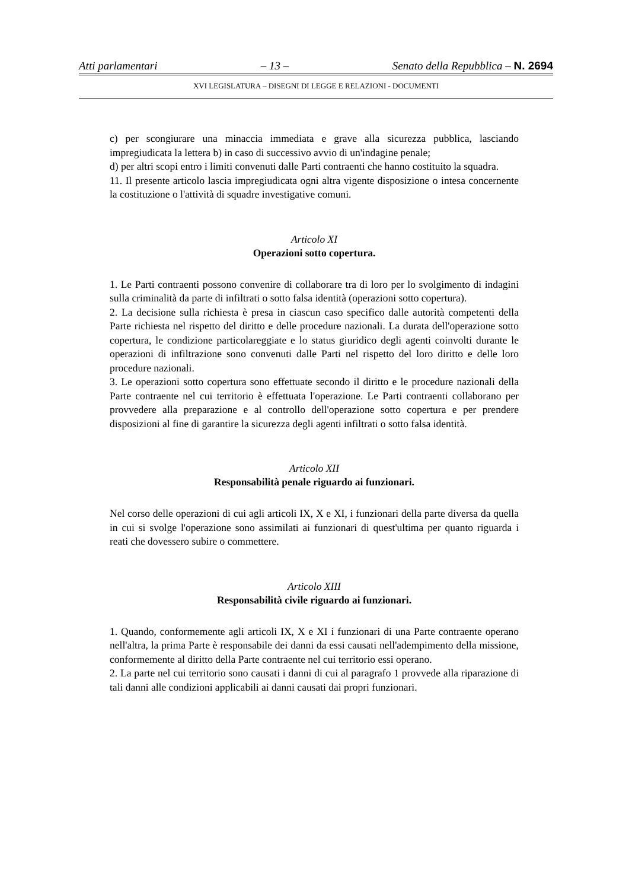Atti parlamentari – 13 – Senato della Repubblica – N. 2694
XVI LEGISLATURA – DISEGNI DI LEGGE E RELAZIONI - DOCUMENTI
c) per scongiurare una minaccia immediata e grave alla sicurezza pubblica, lasciando impregiudicata la lettera b) in caso di successivo avvio di un'indagine penale;
d) per altri scopi entro i limiti convenuti dalle Parti contraenti che hanno costituito la squadra.
11. Il presente articolo lascia impregiudicata ogni altra vigente disposizione o intesa concernente la costituzione o l'attività di squadre investigative comuni.
Articolo XI
Operazioni sotto copertura.
1. Le Parti contraenti possono convenire di collaborare tra di loro per lo svolgimento di indagini sulla criminalità da parte di infiltrati o sotto falsa identità (operazioni sotto copertura).
2. La decisione sulla richiesta è presa in ciascun caso specifico dalle autorità competenti della Parte richiesta nel rispetto del diritto e delle procedure nazionali. La durata dell'operazione sotto copertura, le condizione particolareggiate e lo status giuridico degli agenti coinvolti durante le operazioni di infiltrazione sono convenuti dalle Parti nel rispetto del loro diritto e delle loro procedure nazionali.
3. Le operazioni sotto copertura sono effettuate secondo il diritto e le procedure nazionali della Parte contraente nel cui territorio è effettuata l'operazione. Le Parti contraenti collaborano per provvedere alla preparazione e al controllo dell'operazione sotto copertura e per prendere disposizioni al fine di garantire la sicurezza degli agenti infiltrati o sotto falsa identità.
Articolo XII
Responsabilità penale riguardo ai funzionari.
Nel corso delle operazioni di cui agli articoli IX, X e XI, i funzionari della parte diversa da quella in cui si svolge l'operazione sono assimilati ai funzionari di quest'ultima per quanto riguarda i reati che dovessero subire o commettere.
Articolo XIII
Responsabilità civile riguardo ai funzionari.
1. Quando, conformemente agli articoli IX, X e XI i funzionari di una Parte contraente operano nell'altra, la prima Parte è responsabile dei danni da essi causati nell'adempimento della missione, conformemente al diritto della Parte contraente nel cui territorio essi operano.
2. La parte nel cui territorio sono causati i danni di cui al paragrafo 1 provvede alla riparazione di tali danni alle condizioni applicabili ai danni causati dai propri funzionari.